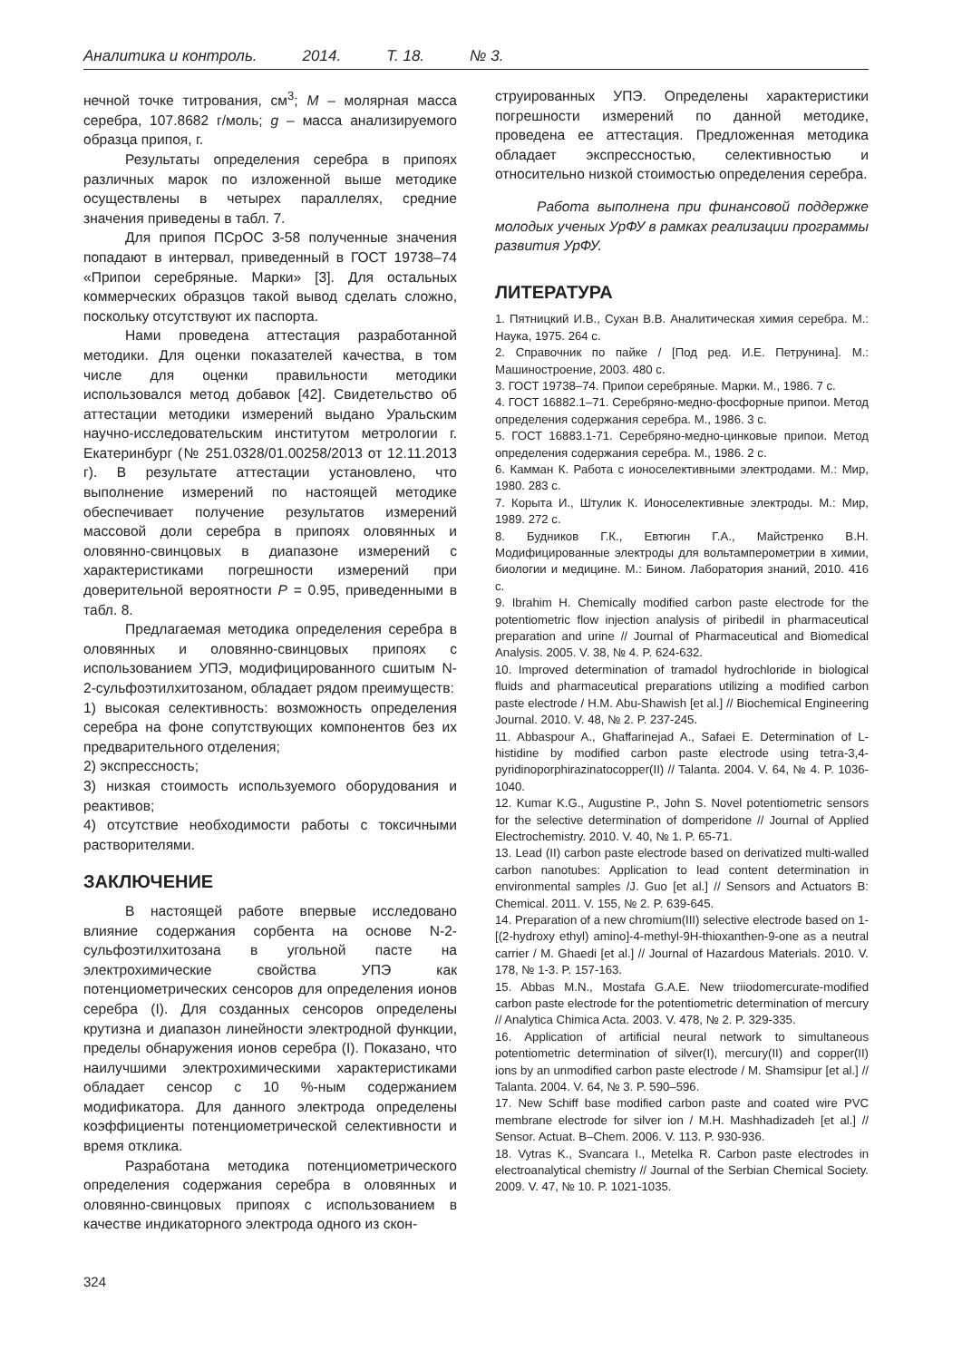Аналитика и контроль. 2014. Т. 18. № 3.
нечной точке титрования, см<sup>3</sup>; M – молярная масса серебра, 107.8682 г/моль; g – масса анализируемого образца припоя, г.
Результаты определения серебра в припоях различных марок по изложенной выше методике осуществлены в четырех параллелях, средние значения приведены в табл. 7.
Для припоя ПСрОС 3-58 полученные значения попадают в интервал, приведенный в ГОСТ 19738–74 «Припои серебряные. Марки» [3]. Для остальных коммерческих образцов такой вывод сделать сложно, поскольку отсутствуют их паспорта.
Нами проведена аттестация разработанной методики. Для оценки показателей качества, в том числе для оценки правильности методики использовался метод добавок [42]. Свидетельство об аттестации методики измерений выдано Уральским научно-исследовательским институтом метрологии г. Екатеринбург (№ 251.0328/01.00258/2013 от 12.11.2013 г). В результате аттестации установлено, что выполнение измерений по настоящей методике обеспечивает получение результатов измерений массовой доли серебра в припоях оловянных и оловянно-свинцовых в диапазоне измерений с характеристиками погрешности измерений при доверительной вероятности P = 0.95, приведенными в табл. 8.
Предлагаемая методика определения серебра в оловянных и оловянно-свинцовых припоях с использованием УПЭ, модифицированного сшитым N-2-сульфоэтилхитозаном, обладает рядом преимуществ:
1) высокая селективность: возможность определения серебра на фоне сопутствующих компонентов без их предварительного отделения;
2) экспрессность;
3) низкая стоимость используемого оборудования и реактивов;
4) отсутствие необходимости работы с токсичными растворителями.
ЗАКЛЮЧЕНИЕ
В настоящей работе впервые исследовано влияние содержания сорбента на основе N-2-сульфоэтилхитозана в угольной пасте на электрохимические свойства УПЭ как потенциометрических сенсоров для определения ионов серебра (I). Для созданных сенсоров определены крутизна и диапазон линейности электродной функции, пределы обнаружения ионов серебра (I). Показано, что наилучшими электрохимическими характеристиками обладает сенсор с 10 %-ным содержанием модификатора. Для данного электрода определены коэффициенты потенциометрической селективности и время отклика.
Разработана методика потенциометрического определения содержания серебра в оловянных и оловянно-свинцовых припоях с использованием в качестве индикаторного электрода одного из скон-
струированных УПЭ. Определены характеристики погрешности измерений по данной методике, проведена ее аттестация. Предложенная методика обладает экспрессностью, селективностью и относительно низкой стоимостью определения серебра.
Работа выполнена при финансовой поддержке молодых ученых УрФУ в рамках реализации программы развития УрФУ.
ЛИТЕРАТУРА
1. Пятницкий И.В., Сухан В.В. Аналитическая химия серебра. М.: Наука, 1975. 264 с.
2. Справочник по пайке / [Под ред. И.Е. Петрунина]. М.: Машиностроение, 2003. 480 с.
3. ГОСТ 19738–74. Припои серебряные. Марки. М., 1986. 7 с.
4. ГОСТ 16882.1–71. Серебряно-медно-фосфорные припои. Метод определения содержания серебра. М., 1986. 3 с.
5. ГОСТ 16883.1-71. Серебряно-медно-цинковые припои. Метод определения содержания серебра. М., 1986. 2 с.
6. Камман К. Работа с ионоселективными электродами. М.: Мир, 1980. 283 с.
7. Корыта И., Штулик К. Ионоселективные электроды. М.: Мир, 1989. 272 с.
8. Будников Г.К., Евтюгин Г.А., Майстренко В.Н. Модифицированные электроды для вольтамперометрии в химии, биологии и медицине. М.: Бином. Лаборатория знаний, 2010. 416 с.
9. Ibrahim H. Chemically modified carbon paste electrode for the potentiometric flow injection analysis of piribedil in pharmaceutical preparation and urine // Journal of Pharmaceutical and Biomedical Analysis. 2005. V. 38, № 4. P. 624-632.
10. Improved determination of tramadol hydrochloride in biological fluids and pharmaceutical preparations utilizing a modified carbon paste electrode / H.M. Abu-Shawish [et al.] // Biochemical Engineering Journal. 2010. V. 48, № 2. P. 237-245.
11. Abbaspour A., Ghaffarinejad A., Safaei E. Determination of L-histidine by modified carbon paste electrode using tetra-3,4-pyridinoporphirazinatocopper(II) // Talanta. 2004. V. 64, № 4. P. 1036-1040.
12. Kumar K.G., Augustine P., John S. Novel potentiometric sensors for the selective determination of domperidone // Journal of Applied Electrochemistry. 2010. V. 40, № 1. P. 65-71.
13. Lead (II) carbon paste electrode based on derivatized multi-walled carbon nanotubes: Application to lead content determination in environmental samples /J. Guo [et al.] // Sensors and Actuators B: Chemical. 2011. V. 155, № 2. P. 639-645.
14. Preparation of a new chromium(III) selective electrode based on 1-[(2-hydroxy ethyl) amino]-4-methyl-9H-thioxanthen-9-one as a neutral carrier / M. Ghaedi [et al.] // Journal of Hazardous Materials. 2010. V. 178, № 1-3. P. 157-163.
15. Abbas M.N., Mostafa G.A.E. New triiodomercurate-modified carbon paste electrode for the potentiometric determination of mercury // Analytica Chimica Acta. 2003. V. 478, № 2. P. 329-335.
16. Application of artificial neural network to simultaneous potentiometric determination of silver(I), mercury(II) and copper(II) ions by an unmodified carbon paste electrode / M. Shamsipur [et al.] // Talanta. 2004. V. 64, № 3. P. 590–596.
17. New Schiff base modified carbon paste and coated wire PVC membrane electrode for silver ion / M.H. Mashhadizadeh [et al.] // Sensor. Actuat. B–Chem. 2006. V. 113. P. 930-936.
18. Vytras K., Svancara I., Metelka R. Carbon paste electrodes in electroanalytical chemistry // Journal of the Serbian Chemical Society. 2009. V. 47, № 10. P. 1021-1035.
324